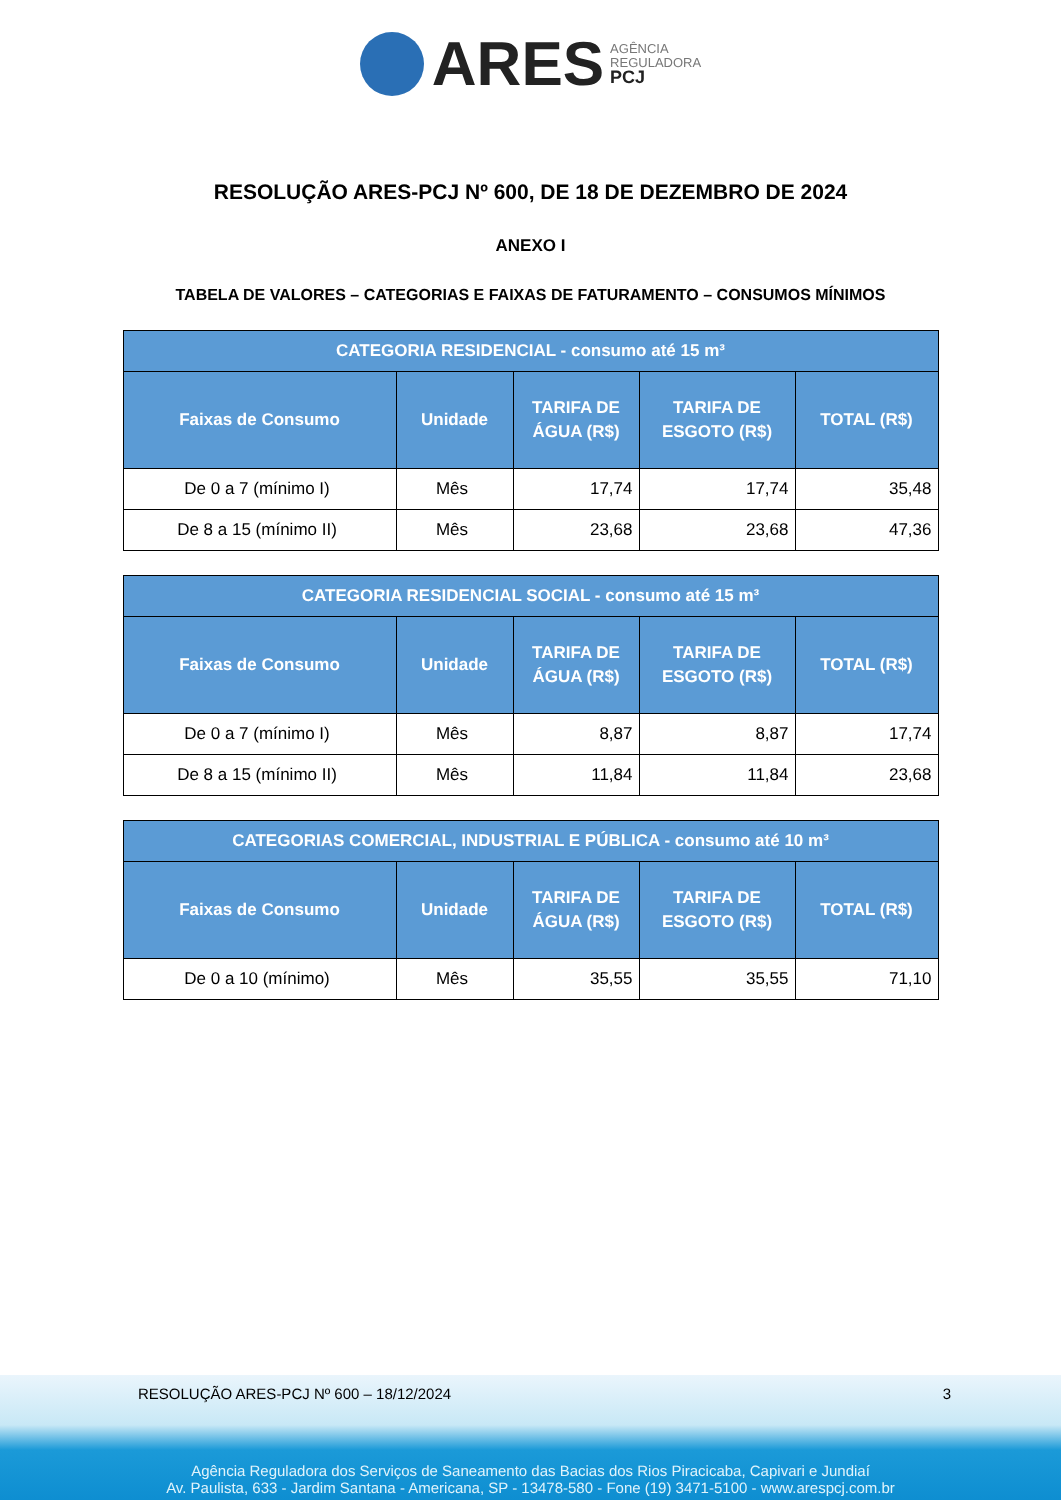ARES AGÊNCIA
REGULADORA
PCJ
RESOLUÇÃO ARES-PCJ Nº 600, DE 18 DE DEZEMBRO DE 2024
ANEXO I
TABELA DE VALORES – CATEGORIAS E FAIXAS DE FATURAMENTO – CONSUMOS MÍNIMOS
| CATEGORIA RESIDENCIAL - consumo até 15 m³ | | | | |
| --- | --- | --- | --- | --- |
| Faixas de Consumo | Unidade | TARIFA DE ÁGUA (R$) | TARIFA DE ESGOTO (R$) | TOTAL (R$) |
| De 0 a 7 (mínimo I) | Mês | 17,74 | 17,74 | 35,48 |
| De 8 a 15 (mínimo II) | Mês | 23,68 | 23,68 | 47,36 |
| CATEGORIA RESIDENCIAL SOCIAL - consumo até 15 m³ | | | | |
| --- | --- | --- | --- | --- |
| Faixas de Consumo | Unidade | TARIFA DE ÁGUA (R$) | TARIFA DE ESGOTO (R$) | TOTAL (R$) |
| De 0 a 7 (mínimo I) | Mês | 8,87 | 8,87 | 17,74 |
| De 8 a 15 (mínimo II) | Mês | 11,84 | 11,84 | 23,68 |
| CATEGORIAS COMERCIAL, INDUSTRIAL E PÚBLICA - consumo até 10 m³ | | | | |
| --- | --- | --- | --- | --- |
| Faixas de Consumo | Unidade | TARIFA DE ÁGUA (R$) | TARIFA DE ESGOTO (R$) | TOTAL (R$) |
| De 0 a 10 (mínimo) | Mês | 35,55 | 35,55 | 71,10 |
RESOLUÇÃO ARES-PCJ Nº 600 – 18/12/2024 3
Agência Reguladora dos Serviços de Saneamento das Bacias dos Rios Piracicaba, Capivari e Jundiaí
Av. Paulista, 633 - Jardim Santana - Americana, SP - 13478-580 - Fone (19) 3471-5100 - www.arespcj.com.br